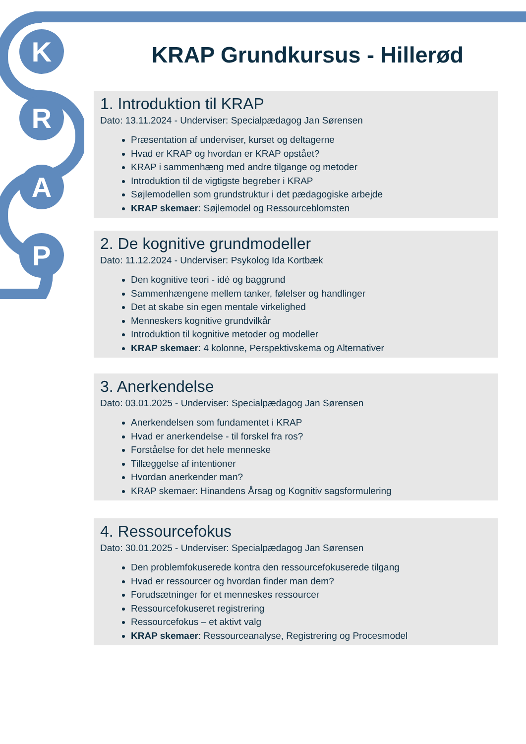K
R
A
P
KRAP Grundkursus - Hillerød
1. Introduktion til KRAP
Dato: 13.11.2024 - Underviser: Specialpædagog Jan Sørensen
Præsentation af underviser, kurset og deltagerne
Hvad er KRAP og hvordan er KRAP opstået?
KRAP i sammenhæng med andre tilgange og metoder
Introduktion til de vigtigste begreber i KRAP
Søjlemodellen som grundstruktur i det pædagogiske arbejde
KRAP skemaer: Søjlemodel og Ressourceblomsten
2. De kognitive grundmodeller
Dato: 11.12.2024 - Underviser: Psykolog Ida Kortbæk
Den kognitive teori - idé og baggrund
Sammenhængene mellem tanker, følelser og handlinger
Det at skabe sin egen mentale virkelighed
Menneskers kognitive grundvilkår
Introduktion til kognitive metoder og modeller
KRAP skemaer: 4 kolonne, Perspektivskema og Alternativer
3. Anerkendelse
Dato: 03.01.2025 - Underviser: Specialpædagog Jan Sørensen
Anerkendelsen som fundamentet i KRAP
Hvad er anerkendelse - til forskel fra ros?
Forståelse for det hele menneske
Tillæggelse af intentioner
Hvordan anerkender man?
KRAP skemaer: Hinandens Årsag og Kognitiv sagsformulering
4. Ressourcefokus
Dato: 30.01.2025 - Underviser: Specialpædagog Jan Sørensen
Den problemfokuserede kontra den ressourcefokuserede tilgang
Hvad er ressourcer og hvordan finder man dem?
Forudsætninger for et menneskes ressourcer
Ressourcefokuseret registrering
Ressourcefokus – et aktivt valg
KRAP skemaer: Ressourceanalyse, Registrering og Procesmodel